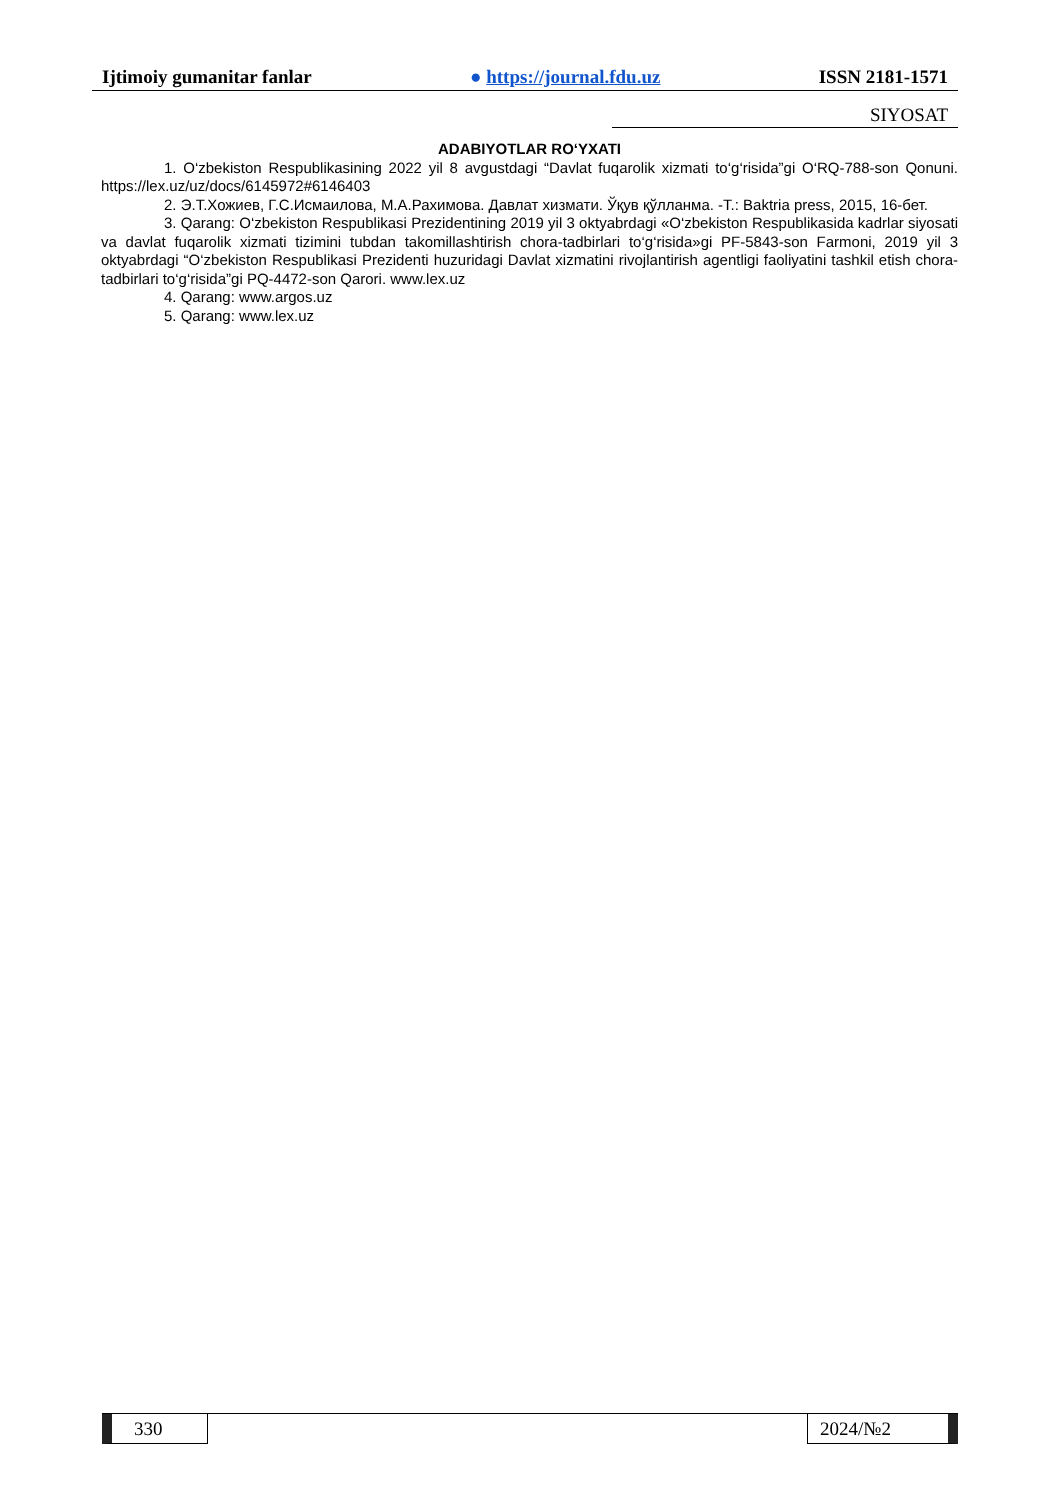Ijtimoiy gumanitar fanlar ● https://journal.fdu.uz ISSN 2181-1571
SIYOSAT
ADABIYOTLAR RO‘YXATI
1. O‘zbekiston Respublikasining 2022 yil 8 avgustdagi “Davlat fuqarolik xizmati to‘g‘risida”gi O‘RQ-788-son Qonuni. https://lex.uz/uz/docs/6145972#6146403
2. Э.Т.Хожиев, Г.С.Исмаилова, М.А.Рахимова. Давлат хизмати. Ўқув қўлланма. -Т.: Baktria press, 2015, 16-бет.
3. Qarang: O‘zbekiston Respublikasi Prezidentining 2019 yil 3 oktyabrdagi «O‘zbekiston Respublikasida kadrlar siyosati va davlat fuqarolik xizmati tizimini tubdan takomillashtirish chora-tadbirlari to‘g‘risida»gi PF-5843-son Farmoni, 2019 yil 3 oktyabrdagi “O‘zbekiston Respublikasi Prezidenti huzuridagi Davlat xizmatini rivojlantirish agentligi faoliyatini tashkil etish chora-tadbirlari to‘g‘risida”gi PQ-4472-son Qarori. www.lex.uz
4. Qarang: www.argos.uz
5. Qarang: www.lex.uz
330 2024/№2